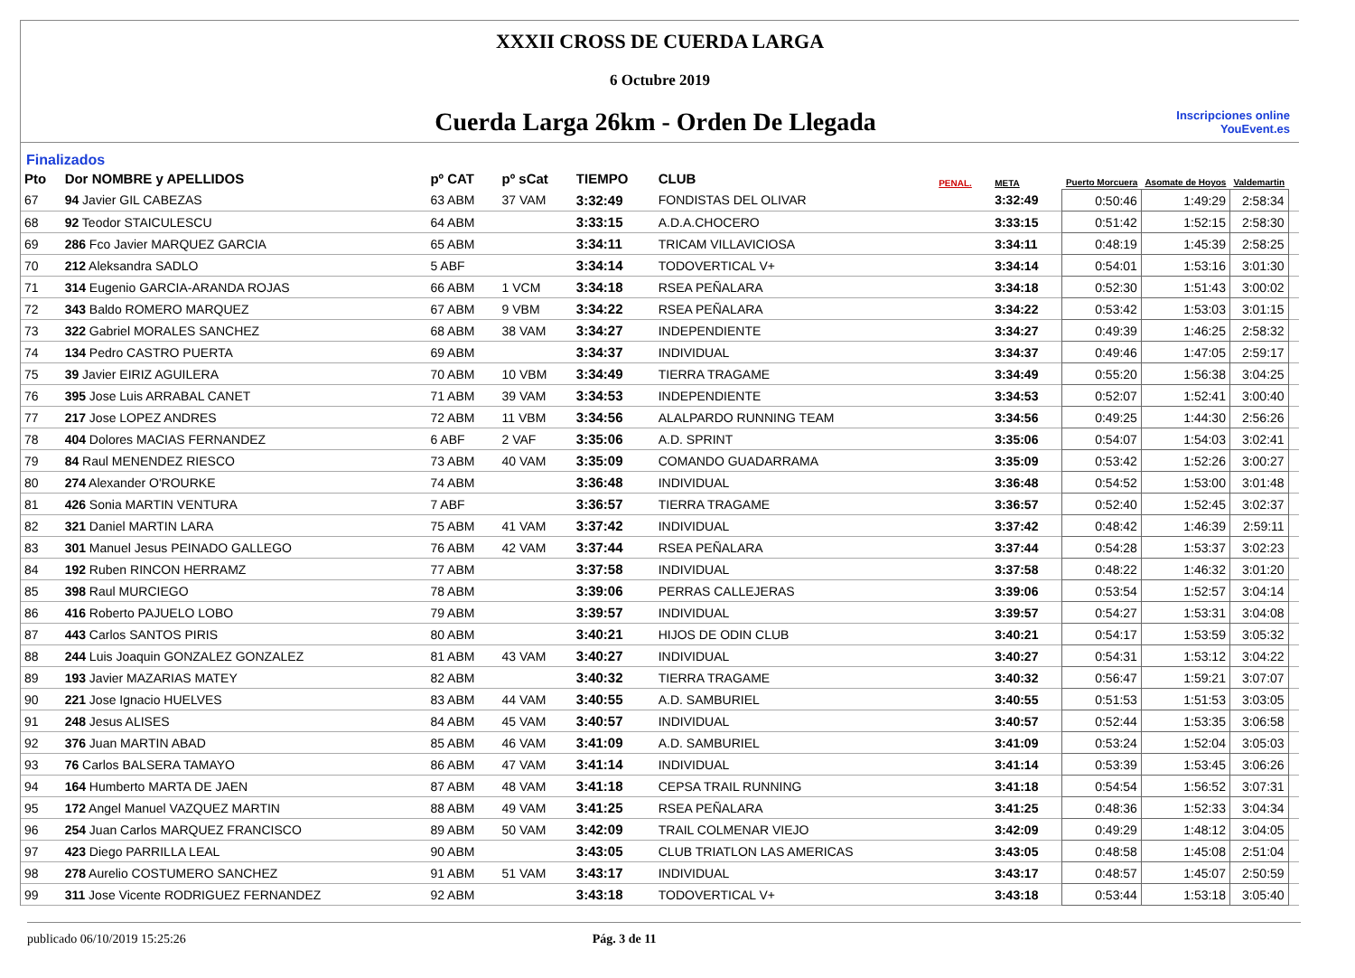XXXII CROSS DE CUERDA LARGA
6 Octubre 2019
Cuerda Larga 26km - Orden De Llegada
Inscripciones online YouEvent.es
Finalizados
| Pto | Dor NOMBRE y APELLIDOS | pº CAT | pº sCat | TIEMPO | CLUB | PENAL. | META | Puerto Morcuera | Asomate de Hoyos | Valdemartin | |
| --- | --- | --- | --- | --- | --- | --- | --- | --- | --- | --- | --- |
| 67 | 94 Javier GIL CABEZAS | 63 ABM | 37 VAM | 3:32:49 | FONDISTAS DEL OLIVAR | | 3:32:49 | 0:50:46 | 1:49:29 | 2:58:34 | |
| 68 | 92 Teodor STAICULESCU | 64 ABM | | 3:33:15 | A.D.A.CHOCERO | | 3:33:15 | 0:51:42 | 1:52:15 | 2:58:30 | |
| 69 | 286 Fco Javier MARQUEZ GARCIA | 65 ABM | | 3:34:11 | TRICAM VILLAVICIOSA | | 3:34:11 | 0:48:19 | 1:45:39 | 2:58:25 | |
| 70 | 212 Aleksandra SADLO | 5 ABF | | 3:34:14 | TODOVERTICAL V+ | | 3:34:14 | 0:54:01 | 1:53:16 | 3:01:30 | |
| 71 | 314 Eugenio GARCIA-ARANDA ROJAS | 66 ABM | 1 VCM | 3:34:18 | RSEA PEÑALARA | | 3:34:18 | 0:52:30 | 1:51:43 | 3:00:02 | |
| 72 | 343 Baldo ROMERO MARQUEZ | 67 ABM | 9 VBM | 3:34:22 | RSEA PEÑALARA | | 3:34:22 | 0:53:42 | 1:53:03 | 3:01:15 | |
| 73 | 322 Gabriel MORALES SANCHEZ | 68 ABM | 38 VAM | 3:34:27 | INDEPENDIENTE | | 3:34:27 | 0:49:39 | 1:46:25 | 2:58:32 | |
| 74 | 134 Pedro CASTRO PUERTA | 69 ABM | | 3:34:37 | INDIVIDUAL | | 3:34:37 | 0:49:46 | 1:47:05 | 2:59:17 | |
| 75 | 39 Javier EIRIZ AGUILERA | 70 ABM | 10 VBM | 3:34:49 | TIERRA TRAGAME | | 3:34:49 | 0:55:20 | 1:56:38 | 3:04:25 | |
| 76 | 395 Jose Luis ARRABAL CANET | 71 ABM | 39 VAM | 3:34:53 | INDEPENDIENTE | | 3:34:53 | 0:52:07 | 1:52:41 | 3:00:40 | |
| 77 | 217 Jose LOPEZ ANDRES | 72 ABM | 11 VBM | 3:34:56 | ALALPARDO RUNNING TEAM | | 3:34:56 | 0:49:25 | 1:44:30 | 2:56:26 | |
| 78 | 404 Dolores MACIAS FERNANDEZ | 6 ABF | 2 VAF | 3:35:06 | A.D. SPRINT | | 3:35:06 | 0:54:07 | 1:54:03 | 3:02:41 | |
| 79 | 84 Raul MENENDEZ RIESCO | 73 ABM | 40 VAM | 3:35:09 | COMANDO GUADARRAMA | | 3:35:09 | 0:53:42 | 1:52:26 | 3:00:27 | |
| 80 | 274 Alexander O'ROURKE | 74 ABM | | 3:36:48 | INDIVIDUAL | | 3:36:48 | 0:54:52 | 1:53:00 | 3:01:48 | |
| 81 | 426 Sonia MARTIN VENTURA | 7 ABF | | 3:36:57 | TIERRA TRAGAME | | 3:36:57 | 0:52:40 | 1:52:45 | 3:02:37 | |
| 82 | 321 Daniel MARTIN LARA | 75 ABM | 41 VAM | 3:37:42 | INDIVIDUAL | | 3:37:42 | 0:48:42 | 1:46:39 | 2:59:11 | |
| 83 | 301 Manuel Jesus PEINADO GALLEGO | 76 ABM | 42 VAM | 3:37:44 | RSEA PEÑALARA | | 3:37:44 | 0:54:28 | 1:53:37 | 3:02:23 | |
| 84 | 192 Ruben RINCON HERRAMZ | 77 ABM | | 3:37:58 | INDIVIDUAL | | 3:37:58 | 0:48:22 | 1:46:32 | 3:01:20 | |
| 85 | 398 Raul MURCIEGO | 78 ABM | | 3:39:06 | PERRAS CALLEJERAS | | 3:39:06 | 0:53:54 | 1:52:57 | 3:04:14 | |
| 86 | 416 Roberto PAJUELO LOBO | 79 ABM | | 3:39:57 | INDIVIDUAL | | 3:39:57 | 0:54:27 | 1:53:31 | 3:04:08 | |
| 87 | 443 Carlos SANTOS PIRIS | 80 ABM | | 3:40:21 | HIJOS DE ODIN CLUB | | 3:40:21 | 0:54:17 | 1:53:59 | 3:05:32 | |
| 88 | 244 Luis Joaquin GONZALEZ GONZALEZ | 81 ABM | 43 VAM | 3:40:27 | INDIVIDUAL | | 3:40:27 | 0:54:31 | 1:53:12 | 3:04:22 | |
| 89 | 193 Javier MAZARIAS MATEY | 82 ABM | | 3:40:32 | TIERRA TRAGAME | | 3:40:32 | 0:56:47 | 1:59:21 | 3:07:07 | |
| 90 | 221 Jose Ignacio HUELVES | 83 ABM | 44 VAM | 3:40:55 | A.D. SAMBURIEL | | 3:40:55 | 0:51:53 | 1:51:53 | 3:03:05 | |
| 91 | 248 Jesus ALISES | 84 ABM | 45 VAM | 3:40:57 | INDIVIDUAL | | 3:40:57 | 0:52:44 | 1:53:35 | 3:06:58 | |
| 92 | 376 Juan MARTIN ABAD | 85 ABM | 46 VAM | 3:41:09 | A.D. SAMBURIEL | | 3:41:09 | 0:53:24 | 1:52:04 | 3:05:03 | |
| 93 | 76 Carlos BALSERA TAMAYO | 86 ABM | 47 VAM | 3:41:14 | INDIVIDUAL | | 3:41:14 | 0:53:39 | 1:53:45 | 3:06:26 | |
| 94 | 164 Humberto MARTA DE JAEN | 87 ABM | 48 VAM | 3:41:18 | CEPSA TRAIL RUNNING | | 3:41:18 | 0:54:54 | 1:56:52 | 3:07:31 | |
| 95 | 172 Angel Manuel VAZQUEZ MARTIN | 88 ABM | 49 VAM | 3:41:25 | RSEA PEÑALARA | | 3:41:25 | 0:48:36 | 1:52:33 | 3:04:34 | |
| 96 | 254 Juan Carlos MARQUEZ FRANCISCO | 89 ABM | 50 VAM | 3:42:09 | TRAIL COLMENAR VIEJO | | 3:42:09 | 0:49:29 | 1:48:12 | 3:04:05 | |
| 97 | 423 Diego PARRILLA LEAL | 90 ABM | | 3:43:05 | CLUB TRIATLON LAS AMERICAS | | 3:43:05 | 0:48:58 | 1:45:08 | 2:51:04 | |
| 98 | 278 Aurelio COSTUMERO SANCHEZ | 91 ABM | 51 VAM | 3:43:17 | INDIVIDUAL | | 3:43:17 | 0:48:57 | 1:45:07 | 2:50:59 | |
| 99 | 311 Jose Vicente RODRIGUEZ FERNANDEZ | 92 ABM | | 3:43:18 | TODOVERTICAL V+ | | 3:43:18 | 0:53:44 | 1:53:18 | 3:05:40 | |
publicado 06/10/2019 15:25:26 Pág. 3 de 11